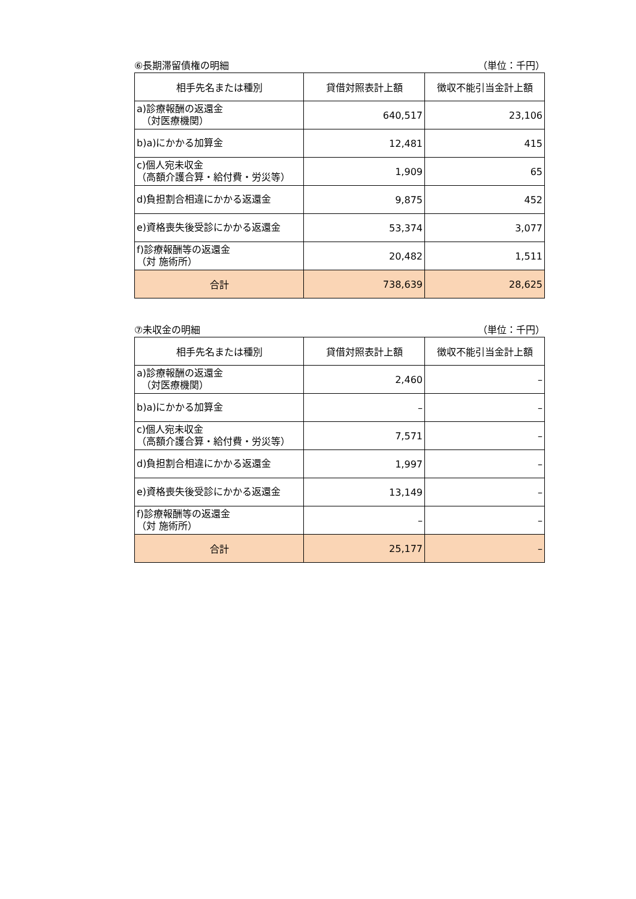⑥長期滞留債権の明細 （単位：千円）
| 相手先名または種別 | 貸借対照表計上額 | 徴収不能引当金計上額 |
| --- | --- | --- |
| a)診療報酬の返還金 （対医療機関） | 640,517 | 23,106 |
| b)a)にかかる加算金 | 12,481 | 415 |
| c)個人宛未収金 （高額介護合算・給付費・労災等） | 1,909 | 65 |
| d)負担割合相違にかかる返還金 | 9,875 | 452 |
| e)資格喪失後受診にかかる返還金 | 53,374 | 3,077 |
| f)診療報酬等の返還金 （対 施術所） | 20,482 | 1,511 |
| 合計 | 738,639 | 28,625 |
⑦未収金の明細 （単位：千円）
| 相手先名または種別 | 貸借対照表計上額 | 徴収不能引当金計上額 |
| --- | --- | --- |
| a)診療報酬の返還金 （対医療機関） | 2,460 | – |
| b)a)にかかる加算金 | – | – |
| c)個人宛未収金 （高額介護合算・給付費・労災等） | 7,571 | – |
| d)負担割合相違にかかる返還金 | 1,997 | – |
| e)資格喪失後受診にかかる返還金 | 13,149 | – |
| f)診療報酬等の返還金 （対 施術所） | – | – |
| 合計 | 25,177 | – |